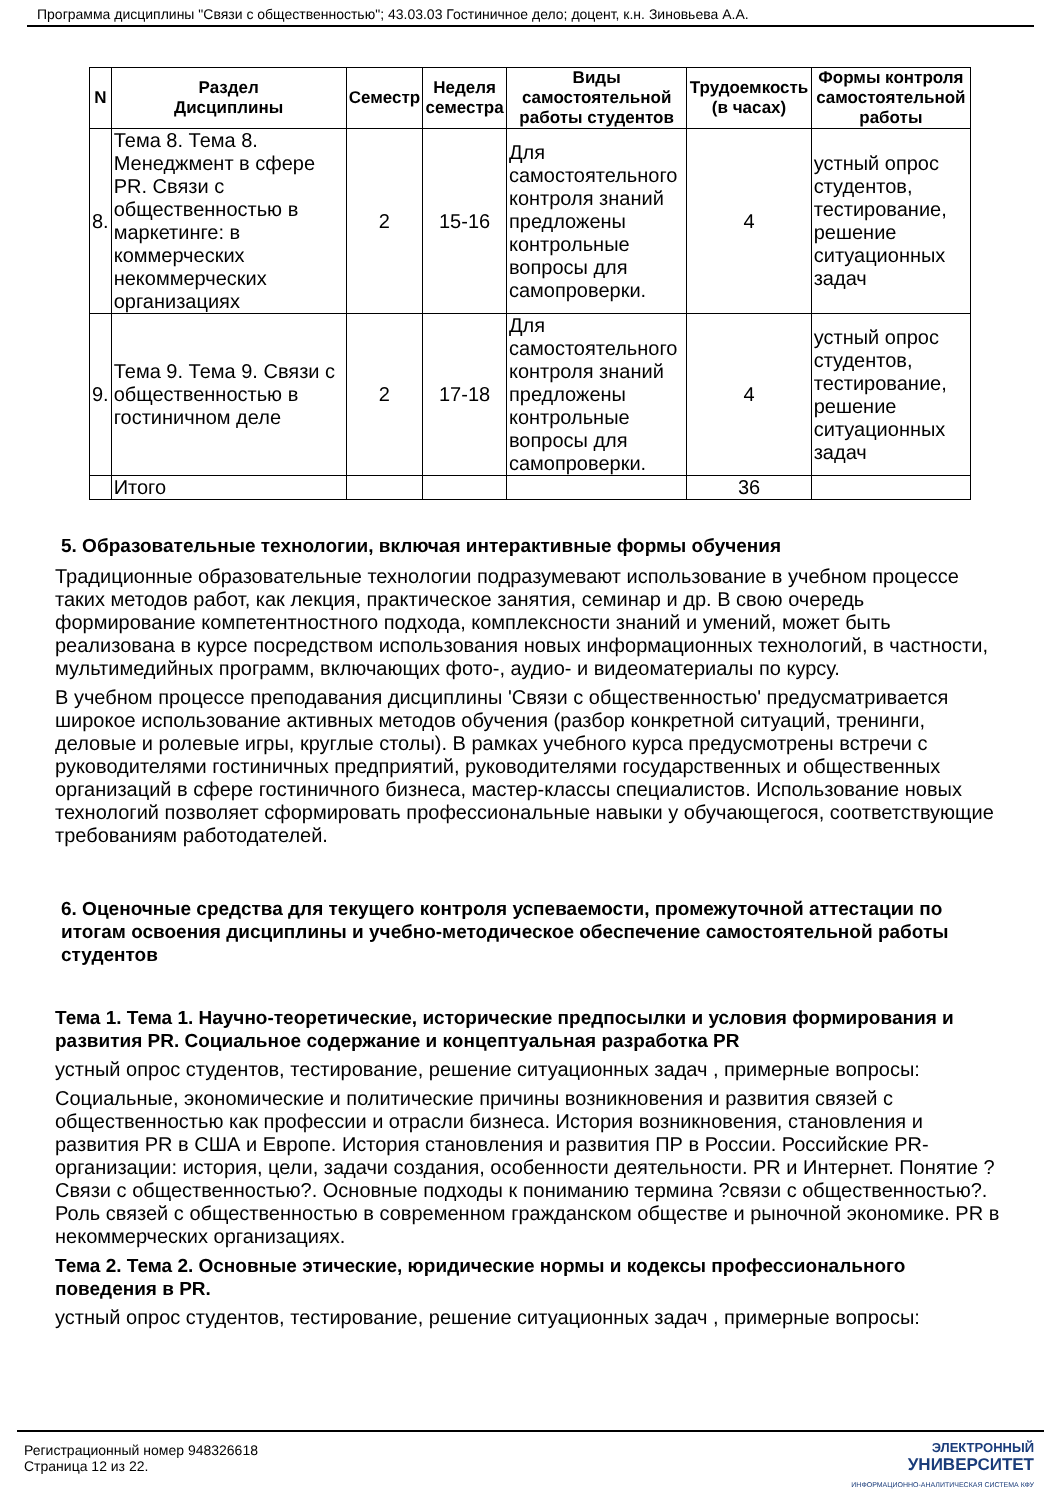Программа дисциплины "Связи с общественностью"; 43.03.03 Гостиничное дело; доцент, к.н. Зиновьева А.А.
| N | Раздел Дисциплины | Семестр | Неделя семестра | Виды самостоятельной работы студентов | Трудоемкость (в часах) | Формы контроля самостоятельной работы |
| --- | --- | --- | --- | --- | --- | --- |
| 8. | Тема 8. Тема 8. Менеджмент в сфере PR. Связи с общественностью в маркетинге: в коммерческих некоммерческих организациях | 2 | 15-16 | Для самостоятельного контроля знаний предложены контрольные вопросы для самопроверки. | 4 | устный опрос студентов, тестирование, решение ситуационных задач |
| 9. | Тема 9. Тема 9. Связи с общественностью в гостиничном деле | 2 | 17-18 | Для самостоятельного контроля знаний предложены контрольные вопросы для самопроверки. | 4 | устный опрос студентов, тестирование, решение ситуационных задач |
| | Итого | | | | 36 | |
5. Образовательные технологии, включая интерактивные формы обучения
Традиционные образовательные технологии подразумевают использование в учебном процессе таких методов работ, как лекция, практическое занятия, семинар и др. В свою очередь формирование компетентностного подхода, комплексности знаний и умений, может быть реализована в курсе посредством использования новых информационных технологий, в частности, мультимедийных программ, включающих фото-, аудио- и видеоматериалы по курсу.
В учебном процессе преподавания дисциплины 'Связи с общественностью' предусматривается широкое использование активных методов обучения (разбор конкретной ситуаций, тренинги, деловые и ролевые игры, круглые столы). В рамках учебного курса предусмотрены встречи с руководителями гостиничных предприятий, руководителями государственных и общественных организаций в сфере гостиничного бизнеса, мастер-классы специалистов. Использование новых технологий позволяет сформировать профессиональные навыки у обучающегося, соответствующие требованиям работодателей.
6. Оценочные средства для текущего контроля успеваемости, промежуточной аттестации по итогам освоения дисциплины и учебно-методическое обеспечение самостоятельной работы студентов
Тема 1. Тема 1. Научно-теоретические, исторические предпосылки и условия формирования и развития PR. Социальное содержание и концептуальная разработка PR
устный опрос студентов, тестирование, решение ситуационных задач , примерные вопросы:
Социальные, экономические и политические причины возникновения и развития связей с общественностью как профессии и отрасли бизнеса. История возникновения, становления и развития PR в США и Европе. История становления и развития ПР в России. Российские PR-организации: история, цели, задачи создания, особенности деятельности. PR и Интернет. Понятие ?Связи с общественностью?. Основные подходы к пониманию термина ?связи с общественностью?. Роль связей с общественностью в современном гражданском обществе и рыночной экономике. PR в некоммерческих организациях.
Тема 2. Тема 2. Основные этические, юридические нормы и кодексы профессионального поведения в PR.
устный опрос студентов, тестирование, решение ситуационных задач , примерные вопросы:
Регистрационный номер 948326618
Страница 12 из 22.
ЭЛЕКТРОННЫЙ
УНИВЕРСИТЕТ
ИНФОРМАЦИОННО-АНАЛИТИЧЕСКАЯ СИСТЕМА КФУ